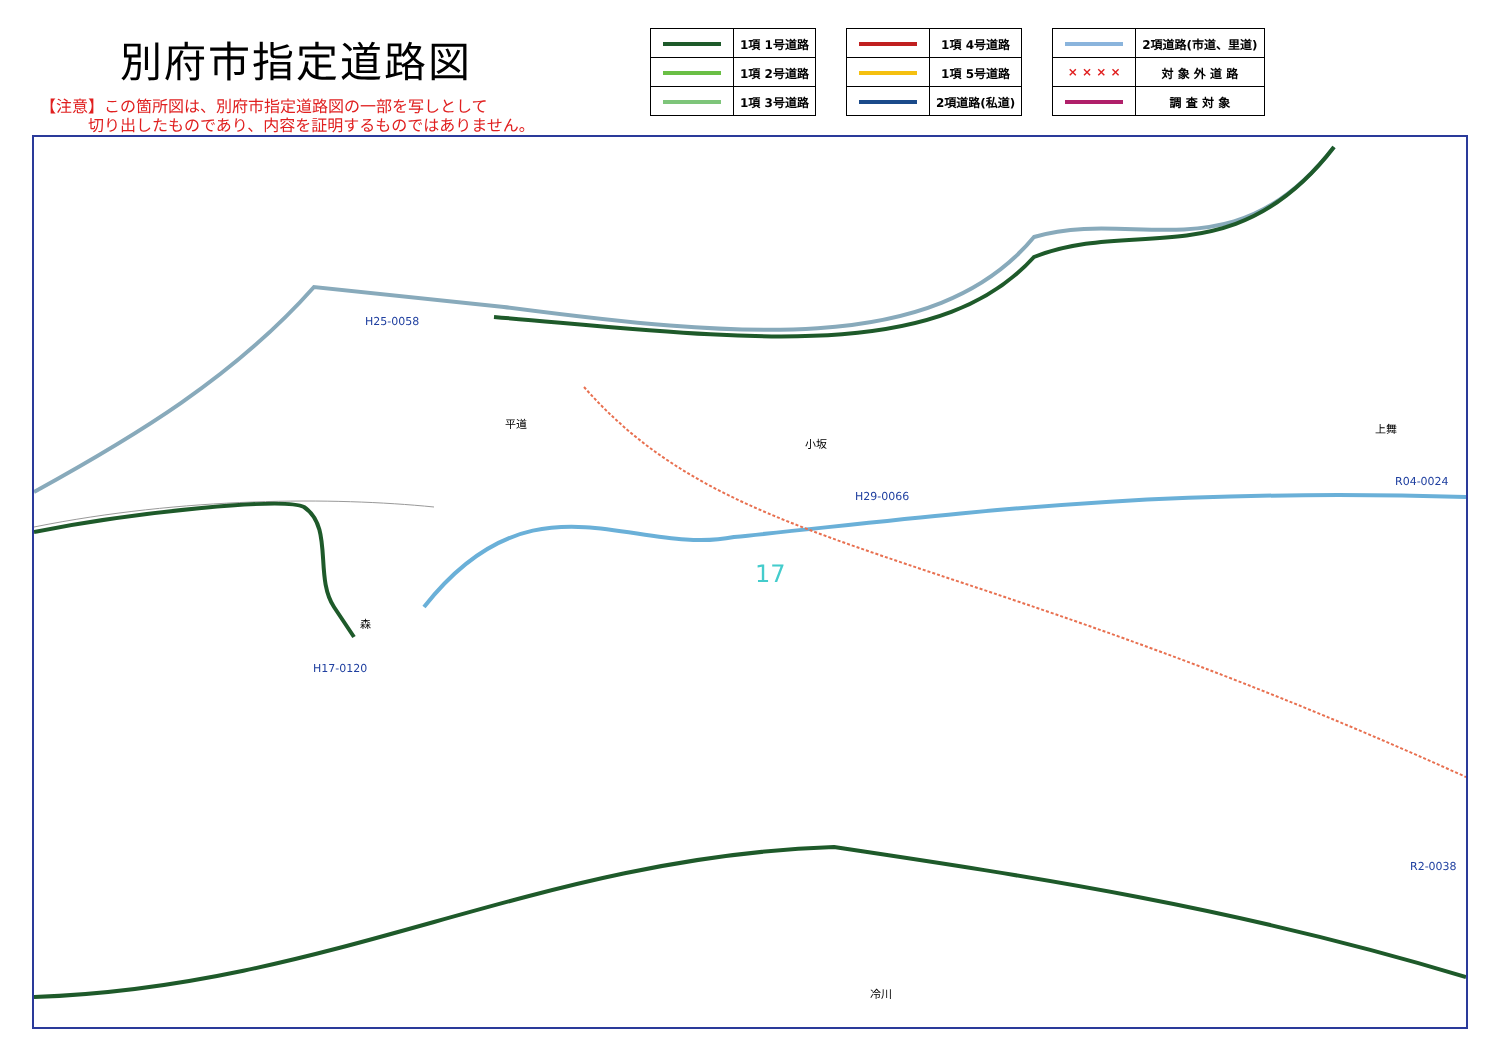別府市指定道路図
【注意】この箇所図は、別府市指定道路図の一部を写しとして
　　　切り出したものであり、内容を証明するものではありません。
| | 1項 1号道路 |
| | 1項 2号道路 |
| | 1項 3号道路 |
| | 1項 4号道路 |
| | 1項 5号道路 |
| | 2項道路(私道) |
| | 2項道路(市道、里道) |
| × × × × | 対 象 外 道 路 |
| | 調 査 対 象 |
H25-0058
H17-0120
H29-0066
R04-0024
R2-0038
平道
小坂
上舞
森
冷川
17